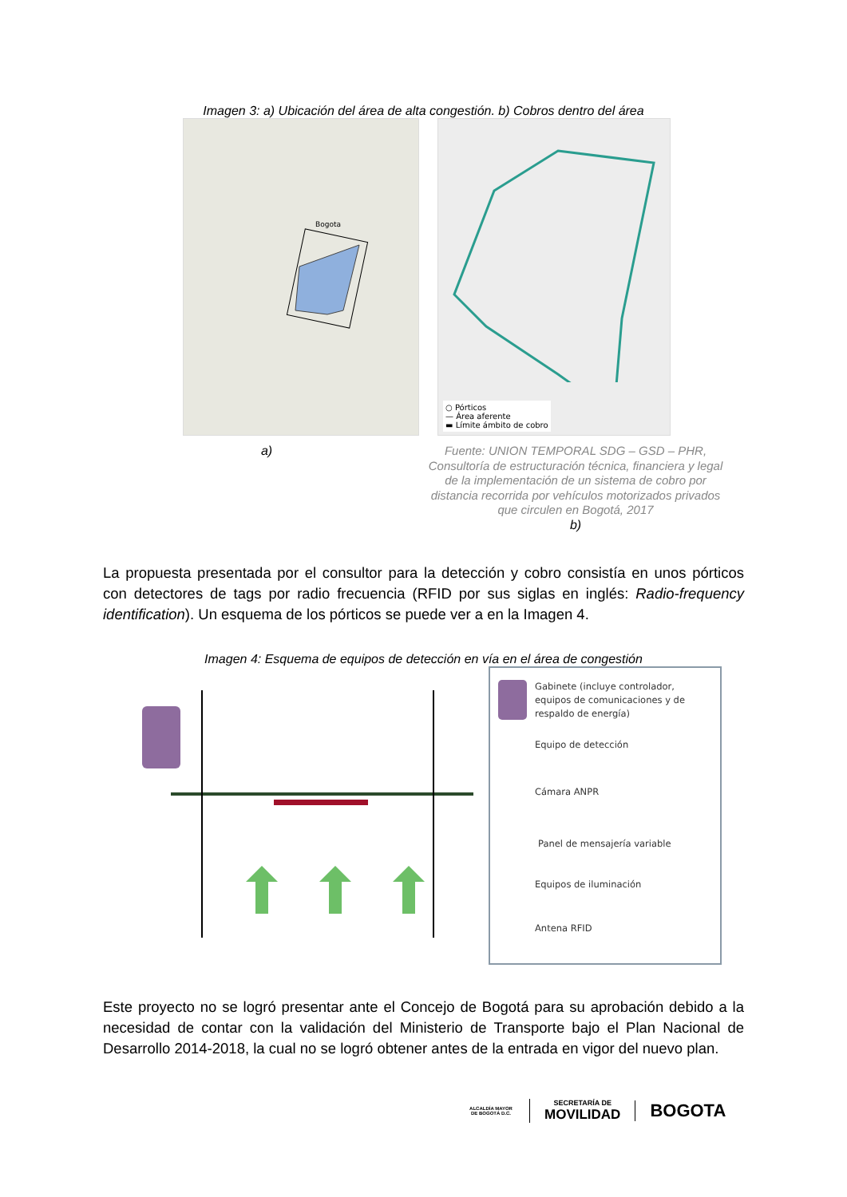Imagen 3: a) Ubicación del área de alta congestión. b) Cobros dentro del área
Bogota
○ Pórticos
— Área aferente
▬ Límite ámbito de cobro
a)
Fuente: UNION TEMPORAL SDG – GSD – PHR, Consultoría de estructuración técnica, financiera y legal de la implementación de un sistema de cobro por distancia recorrida por vehículos motorizados privados que circulen en Bogotá, 2017
b)
La propuesta presentada por el consultor para la detección y cobro consistía en unos pórticos con detectores de tags por radio frecuencia (RFID por sus siglas en inglés: Radio-frequency identification). Un esquema de los pórticos se puede ver a en la Imagen 4.
Imagen 4: Esquema de equipos de detección en vía en el área de congestión
Gabinete (incluye controlador, equipos de comunicaciones y de respaldo de energía)
Equipo de detección
Cámara ANPR
Panel de mensajería variable
Equipos de iluminación
Antena RFID
Este proyecto no se logró presentar ante el Concejo de Bogotá para su aprobación debido a la necesidad de contar con la validación del Ministerio de Transporte bajo el Plan Nacional de Desarrollo 2014-2018, la cual no se logró obtener antes de la entrada en vigor del nuevo plan.
ALCALDÍA MAYOR
DE BOGOTÁ D.C.
SECRETARÍA DE
MOVILIDAD
BOGOTA